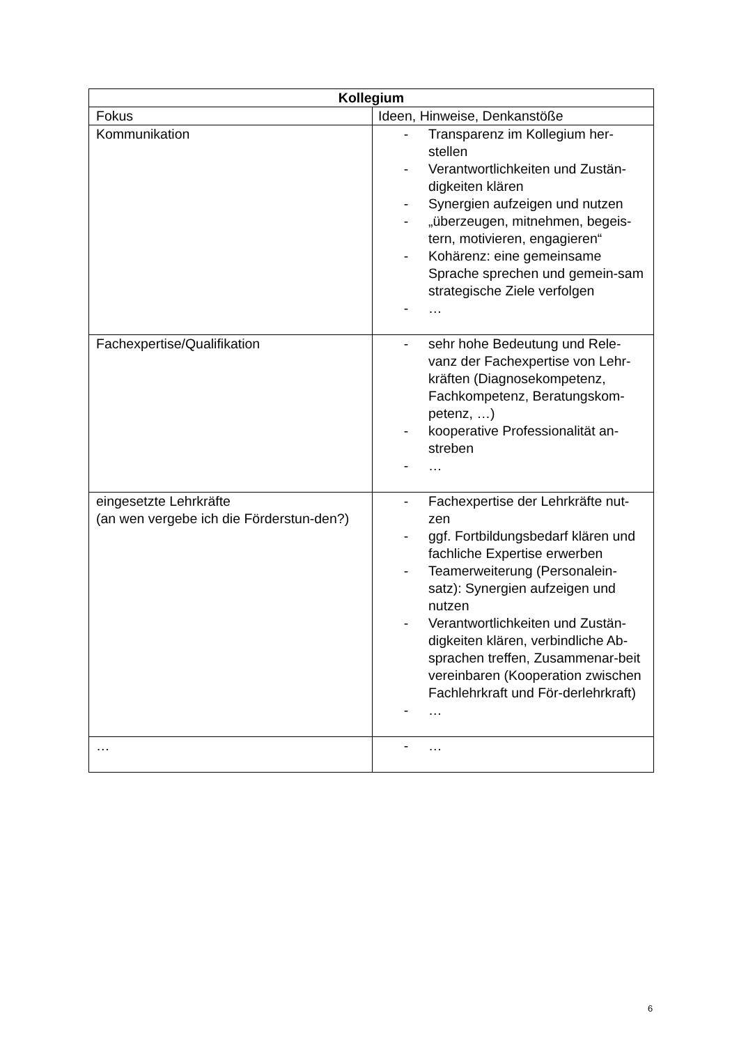| Kollegium | |
| --- | --- |
| Fokus | Ideen, Hinweise, Denkanstöße |
| Kommunikation | - Transparenz im Kollegium her-stellen - Verantwortlichkeiten und Zustän-digkeiten klären - Synergien aufzeigen und nutzen - „überzeugen, mitnehmen, begeis-tern, motivieren, engagieren“ - Kohärenz: eine gemeinsame Sprache sprechen und gemein-sam strategische Ziele verfolgen - … |
| Fachexpertise/Qualifikation | - sehr hohe Bedeutung und Rele-vanz der Fachexpertise von Lehr-kräften (Diagnosekompetenz, Fachkompetenz, Beratungskom-petenz, …) - kooperative Professionalität an-streben - … |
| eingesetzte Lehrkräfte (an wen vergebe ich die Förderstun-den?) | - Fachexpertise der Lehrkräfte nut-zen - ggf. Fortbildungsbedarf klären und fachliche Expertise erwerben - Teamerweiterung (Personalein-satz): Synergien aufzeigen und nutzen - Verantwortlichkeiten und Zustän-digkeiten klären, verbindliche Ab-sprachen treffen, Zusammenar-beit vereinbaren (Kooperation zwischen Fachlehrkraft und För-derlehrkraft) - … |
| … | - … |
6